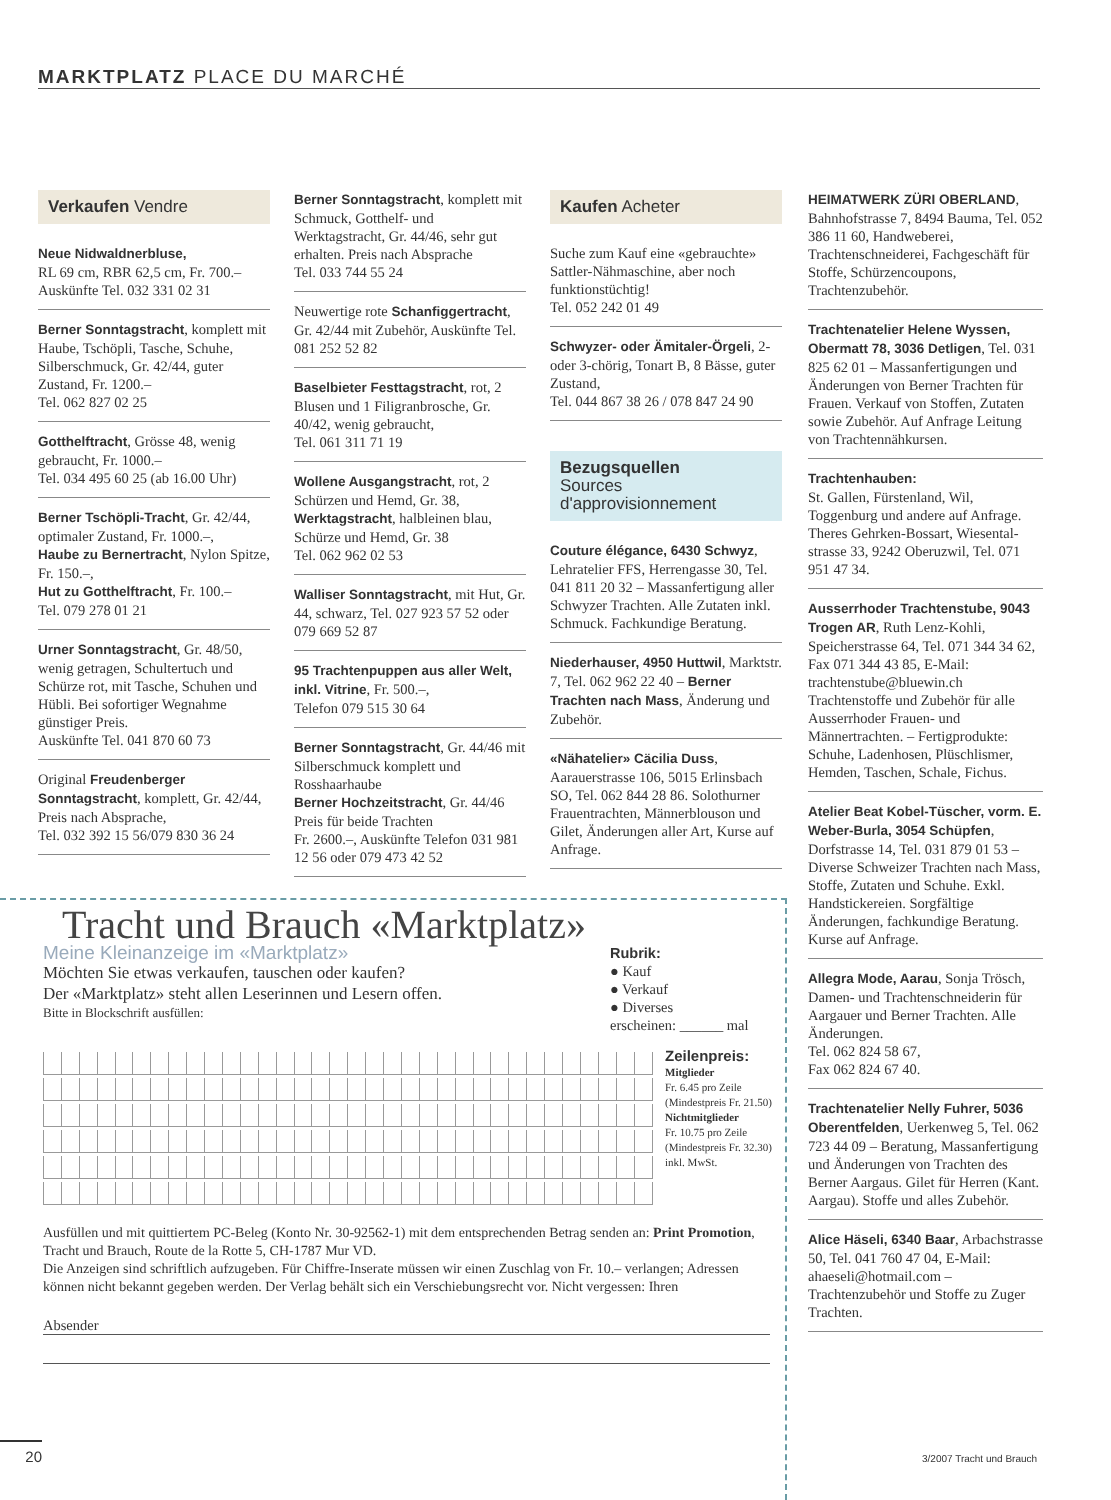MARKTPLATZ PLACE DU MARCHÉ
Verkaufen Vendre
Neue Nidwaldnerbluse,
RL 69 cm, RBR 62,5 cm, Fr. 700.–
Auskünfte Tel. 032 331 02 31
Berner Sonntagstracht, komplett mit Haube, Tschöpli, Tasche, Schuhe, Silberschmuck, Gr. 42/44, guter Zustand, Fr. 1200.–
Tel. 062 827 02 25
Gotthelftracht, Grösse 48, wenig gebraucht, Fr. 1000.–
Tel. 034 495 60 25 (ab 16.00 Uhr)
Berner Tschöpli-Tracht, Gr. 42/44, optimaler Zustand, Fr. 1000.–,
Haube zu Bernertracht, Nylon Spitze, Fr. 150.–,
Hut zu Gotthelftracht, Fr. 100.–
Tel. 079 278 01 21
Urner Sonntagstracht, Gr. 48/50, wenig getragen, Schultertuch und Schürze rot, mit Tasche, Schuhen und Hübli. Bei sofortiger Wegnahme günstiger Preis.
Auskünfte Tel. 041 870 60 73
Original Freudenberger Sonntagstracht, komplett, Gr. 42/44, Preis nach Absprache,
Tel. 032 392 15 56/079 830 36 24
Berner Sonntagstracht, komplett mit Schmuck, Gotthelf- und Werktagstracht, Gr. 44/46, sehr gut erhalten. Preis nach Absprache
Tel. 033 744 55 24
Neuwertige rote Schanfiggertracht, Gr. 42/44 mit Zubehör, Auskünfte Tel. 081 252 52 82
Baselbieter Festtagstracht, rot, 2 Blusen und 1 Filigranbrosche, Gr. 40/42, wenig gebraucht,
Tel. 061 311 71 19
Wollene Ausgangstracht, rot, 2 Schürzen und Hemd, Gr. 38, Werktagstracht, halbleinen blau, Schürze und Hemd, Gr. 38
Tel. 062 962 02 53
Walliser Sonntagstracht, mit Hut, Gr. 44, schwarz, Tel. 027 923 57 52 oder 079 669 52 87
95 Trachtenpuppen aus aller Welt, inkl. Vitrine, Fr. 500.–,
Telefon 079 515 30 64
Berner Sonntagstracht, Gr. 44/46 mit Silberschmuck komplett und Rosshaarhaube
Berner Hochzeitstracht, Gr. 44/46 Preis für beide Trachten
Fr. 2600.–, Auskünfte Telefon 031 981 12 56 oder 079 473 42 52
Kaufen Acheter
Suche zum Kauf eine «gebrauchte» Sattler-Nähmaschine, aber noch funktionstüchtig!
Tel. 052 242 01 49
Schwyzer- oder Ämitaler-Örgeli, 2- oder 3-chörig, Tonart B, 8 Bässe, guter Zustand,
Tel. 044 867 38 26 / 078 847 24 90
Bezugsquellen
Sources d'approvisionnement
Couture élégance, 6430 Schwyz, Lehratelier FFS, Herrengasse 30, Tel. 041 811 20 32 – Massanfertigung aller Schwyzer Trachten. Alle Zutaten inkl. Schmuck. Fachkundige Beratung.
Niederhauser, 4950 Huttwil, Marktstr. 7, Tel. 062 962 22 40 – Berner Trachten nach Mass, Änderung und Zubehör.
«Nähatelier» Cäcilia Duss, Aarauerstrasse 106, 5015 Erlinsbach SO, Tel. 062 844 28 86. Solothurner Frauentrachten, Männerblouson und Gilet, Änderungen aller Art, Kurse auf Anfrage.
HEIMATWERK ZÜRI OBERLAND, Bahnhofstrasse 7, 8494 Bauma, Tel. 052 386 11 60, Handweberei, Trachtenschneiderei, Fachgeschäft für Stoffe, Schürzencoupons, Trachtenzubehör.
Trachtenatelier Helene Wyssen, Obermatt 78, 3036 Detligen, Tel. 031 825 62 01 – Massanfertigungen und Änderungen von Berner Trachten für Frauen. Verkauf von Stoffen, Zutaten sowie Zubehör. Auf Anfrage Leitung von Trachtennähkursen.
Trachtenhauben:
St. Gallen, Fürstenland, Wil, Toggenburg und andere auf Anfrage. Theres Gehrken-Bossart, Wiesental-strasse 33, 9242 Oberuzwil, Tel. 071 951 47 34.
Ausserrhoder Trachtenstube, 9043 Trogen AR, Ruth Lenz-Kohli, Speicherstrasse 64, Tel. 071 344 34 62, Fax 071 344 43 85, E-Mail: trachtenstube@bluewin.ch Trachtenstoffe und Zubehör für alle Ausserrhoder Frauen- und Männertrachten. – Fertigprodukte: Schuhe, Ladenhosen, Plüschlismer, Hemden, Taschen, Schale, Fichus.
Atelier Beat Kobel-Tüscher, vorm. E. Weber-Burla, 3054 Schüpfen, Dorfstrasse 14, Tel. 031 879 01 53 –Diverse Schweizer Trachten nach Mass, Stoffe, Zutaten und Schuhe. Exkl. Handstickereien. Sorgfältige Änderungen, fachkundige Beratung. Kurse auf Anfrage.
Allegra Mode, Aarau, Sonja Trösch, Damen- und Trachtenschneiderin für Aargauer und Berner Trachten. Alle Änderungen.
Tel. 062 824 58 67,
Fax 062 824 67 40.
Trachtenatelier Nelly Fuhrer, 5036 Oberentfelden, Uerkenweg 5, Tel. 062 723 44 09 – Beratung, Massanfertigung und Änderungen von Trachten des Berner Aargaus. Gilet für Herren (Kant. Aargau). Stoffe und alles Zubehör.
Alice Häseli, 6340 Baar, Arbachstrasse 50, Tel. 041 760 47 04, E-Mail: ahaeseli@hotmail.com – Trachtenzubehör und Stoffe zu Zuger Trachten.
Tracht und Brauch «Marktplatz»
Meine Kleinanzeige im «Marktplatz»
Möchten Sie etwas verkaufen, tauschen oder kaufen?
Der «Marktplatz» steht allen Leserinnen und Lesern offen.
Bitte in Blockschrift ausfüllen:
Rubrik:
● Kauf
● Verkauf
● Diverses
erscheinen: ______ mal
Zeilenpreis:
Mitglieder
Fr. 6.45 pro Zeile
(Mindestpreis Fr. 21.50)
Nichtmitglieder
Fr. 10.75 pro Zeile
(Mindestpreis Fr. 32.30)
inkl. MwSt.
Ausfüllen und mit quittiertem PC-Beleg (Konto Nr. 30-92562-1) mit dem entsprechenden Betrag senden an: Print Promotion, Tracht und Brauch, Route de la Rotte 5, CH-1787 Mur VD.
Die Anzeigen sind schriftlich aufzugeben. Für Chiffre-Inserate müssen wir einen Zuschlag von Fr. 10.– verlangen; Adressen können nicht bekannt gegeben werden. Der Verlag behält sich ein Verschiebungsrecht vor. Nicht vergessen: Ihren
Absender
20 3/2007 Tracht und Brauch